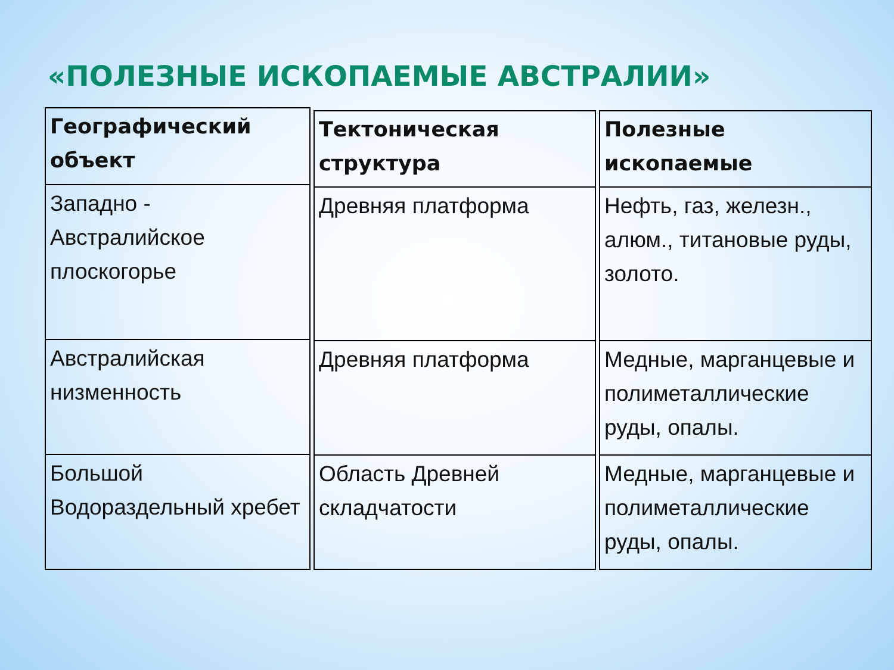«ПОЛЕЗНЫЕ ИСКОПАЕМЫЕ АВСТРАЛИИ»
| Географический объект |
| --- |
| Западно - Австралийское плоскогорье |
| Австралийская низменность |
| Большой Водораздельный хребет |
| Тектоническая структура |
| --- |
| Древняя платформа |
| Древняя платформа |
| Область Древней складчатости |
| Полезные ископаемые |
| --- |
| Нефть, газ, железн., алюм., титановые руды, золото. |
| Медные, марганцевые и полиметаллические руды, опалы. |
| Медные, марганцевые и полиметаллические руды, опалы. |